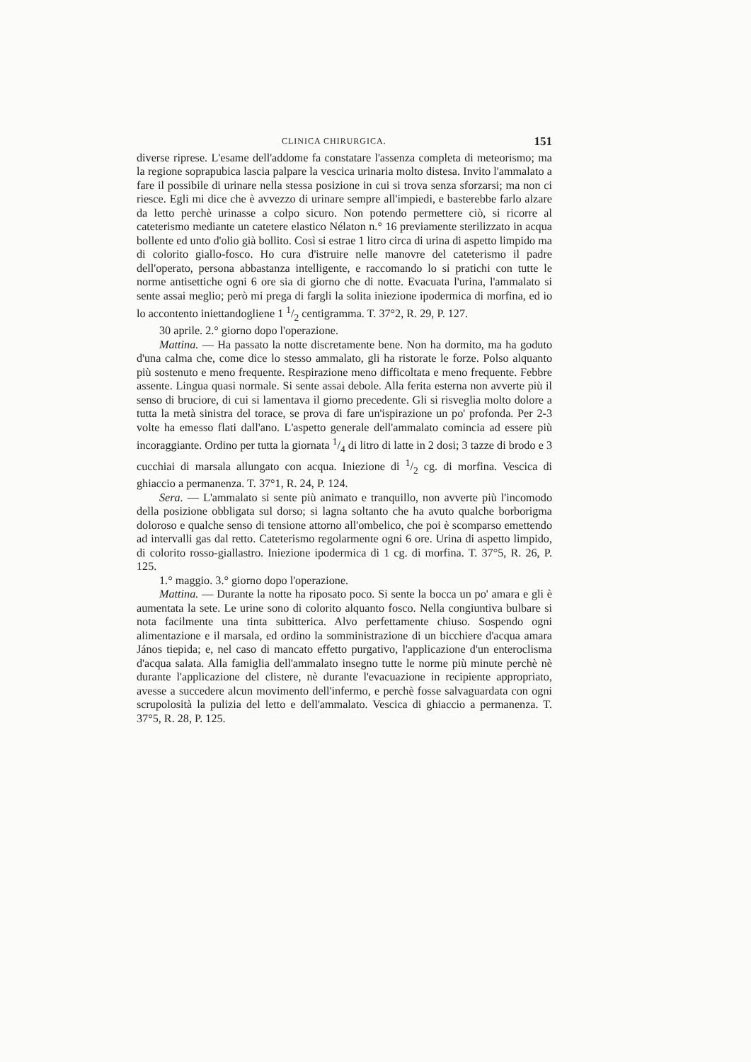CLINICA CHIRURGICA. 151
diverse riprese. L'esame dell'addome fa constatare l'assenza completa di meteorismo; ma la regione soprapubica lascia palpare la vescica urinaria molto distesa. Invito l'ammalato a fare il possibile di urinare nella stessa posizione in cui si trova senza sforzarsi; ma non ci riesce. Egli mi dice che è avvezzo di urinare sempre all'impiedi, e basterebbe farlo alzare da letto perchè urinasse a colpo sicuro. Non potendo permettere ciò, si ricorre al cateterismo mediante un catetere elastico Nélaton n.° 16 previamente sterilizzato in acqua bollente ed unto d'olio già bollito. Così si estrae 1 litro circa di urina di aspetto limpido ma di colorito giallo-fosco. Ho cura d'istruire nelle manovre del cateterismo il padre dell'operato, persona abbastanza intelligente, e raccomando lo si pratichi con tutte le norme antisettiche ogni 6 ore sia di giorno che di notte. Evacuata l'urina, l'ammalato si sente assai meglio; però mi prega di fargli la solita iniezione ipodermica di morfina, ed io lo accontento iniettandogliene 1 1/2 centigramma. T. 37°2, R. 29, P. 127.
30 aprile. 2.° giorno dopo l'operazione.
Mattina. — Ha passato la notte discretamente bene. Non ha dormito, ma ha goduto d'una calma che, come dice lo stesso ammalato, gli ha ristorate le forze. Polso alquanto più sostenuto e meno frequente. Respirazione meno difficoltata e meno frequente. Febbre assente. Lingua quasi normale. Si sente assai debole. Alla ferita esterna non avverte più il senso di bruciore, di cui si lamentava il giorno precedente. Gli si risveglia molto dolore a tutta la metà sinistra del torace, se prova di fare un'ispirazione un po' profonda. Per 2-3 volte ha emesso flati dall'ano. L'aspetto generale dell'ammalato comincia ad essere più incoraggiante. Ordino per tutta la giornata 1/4 di litro di latte in 2 dosi; 3 tazze di brodo e 3 cucchiai di marsala allungato con acqua. Iniezione di 1/2 cg. di morfina. Vescica di ghiaccio a permanenza. T. 37°1, R. 24, P. 124.
Sera. — L'ammalato si sente più animato e tranquillo, non avverte più l'incomodo della posizione obbligata sul dorso; si lagna soltanto che ha avuto qualche borborigma doloroso e qualche senso di tensione attorno all'ombelico, che poi è scomparso emettendo ad intervalli gas dal retto. Cateterismo regolarmente ogni 6 ore. Urina di aspetto limpido, di colorito rosso-giallastro. Iniezione ipodermica di 1 cg. di morfina. T. 37°5, R. 26, P. 125.
1.° maggio. 3.° giorno dopo l'operazione.
Mattina. — Durante la notte ha riposato poco. Si sente la bocca un po' amara e gli è aumentata la sete. Le urine sono di colorito alquanto fosco. Nella congiuntiva bulbare si nota facilmente una tinta subitterica. Alvo perfettamente chiuso. Sospendo ogni alimentazione e il marsala, ed ordino la somministrazione di un bicchiere d'acqua amara János tiepida; e, nel caso di mancato effetto purgativo, l'applicazione d'un enteroclisma d'acqua salata. Alla famiglia dell'ammalato insegno tutte le norme più minute perchè nè durante l'applicazione del clistere, nè durante l'evacuazione in recipiente appropriato, avesse a succedere alcun movimento dell'infermo, e perchè fosse salvaguardata con ogni scrupolosità la pulizia del letto e dell'ammalato. Vescica di ghiaccio a permanenza. T. 37°5, R. 28, P. 125.